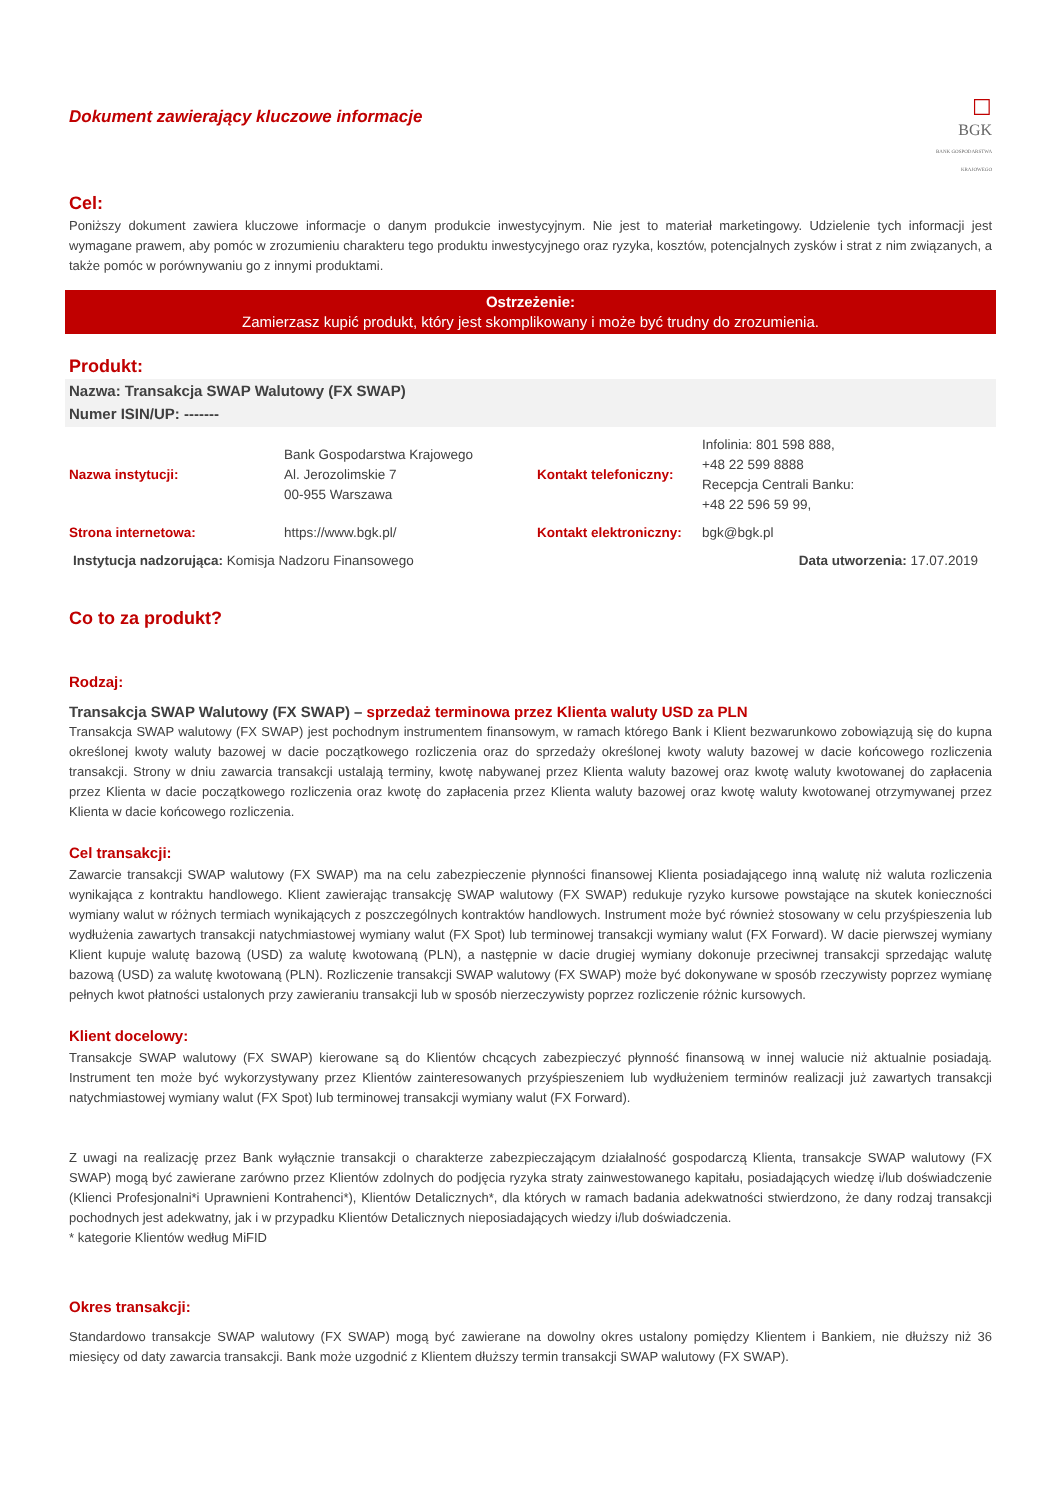Dokument zawierający kluczowe informacje
☐
BGK
BANK GOSPODARSTWA KRAJOWEGO
Cel:
Poniższy dokument zawiera kluczowe informacje o danym produkcie inwestycyjnym. Nie jest to materiał marketingowy. Udzielenie tych informacji jest wymagane prawem, aby pomóc w zrozumieniu charakteru tego produktu inwestycyjnego oraz ryzyka, kosztów, potencjalnych zysków i strat z nim związanych, a także pomóc w porównywaniu go z innymi produktami.
Ostrzeżenie:
Zamierzasz kupić produkt, który jest skomplikowany i może być trudny do zrozumienia.
Produkt:
Nazwa: Transakcja SWAP Walutowy (FX SWAP)
Numer ISIN/UP: -------
| Nazwa instytucji: | Bank Gospodarstwa Krajowego Al. Jerozolimskie 7 00-955 Warszawa | Kontakt telefoniczny: | Infolinia: 801 598 888, +48 22 599 8888 Recepcja Centrali Banku: +48 22 596 59 99, |
| Strona internetowa: | https://www.bgk.pl/ | Kontakt elektroniczny: | bgk@bgk.pl |
Instytucja nadzorująca: Komisja Nadzoru Finansowego Data utworzenia: 17.07.2019
Co to za produkt?
Rodzaj:
Transakcja SWAP Walutowy (FX SWAP) – sprzedaż terminowa przez Klienta waluty USD za PLN
Transakcja SWAP walutowy (FX SWAP) jest pochodnym instrumentem finansowym, w ramach którego Bank i Klient bezwarunkowo zobowiązują się do kupna określonej kwoty waluty bazowej w dacie początkowego rozliczenia oraz do sprzedaży określonej kwoty waluty bazowej w dacie końcowego rozliczenia transakcji. Strony w dniu zawarcia transakcji ustalają terminy, kwotę nabywanej przez Klienta waluty bazowej oraz kwotę waluty kwotowanej do zapłacenia przez Klienta w dacie początkowego rozliczenia oraz kwotę do zapłacenia przez Klienta waluty bazowej oraz kwotę waluty kwotowanej otrzymywanej przez Klienta w dacie końcowego rozliczenia.
Cel transakcji:
Zawarcie transakcji SWAP walutowy (FX SWAP) ma na celu zabezpieczenie płynności finansowej Klienta posiadającego inną walutę niż waluta rozliczenia wynikająca z kontraktu handlowego. Klient zawierając transakcję SWAP walutowy (FX SWAP) redukuje ryzyko kursowe powstające na skutek konieczności wymiany walut w różnych termiach wynikających z poszczególnych kontraktów handlowych. Instrument może być również stosowany w celu przyśpieszenia lub wydłużenia zawartych transakcji natychmiastowej wymiany walut (FX Spot) lub terminowej transakcji wymiany walut (FX Forward). W dacie pierwszej wymiany Klient kupuje walutę bazową (USD) za walutę kwotowaną (PLN), a następnie w dacie drugiej wymiany dokonuje przeciwnej transakcji sprzedając walutę bazową (USD) za walutę kwotowaną (PLN). Rozliczenie transakcji SWAP walutowy (FX SWAP) może być dokonywane w sposób rzeczywisty poprzez wymianę pełnych kwot płatności ustalonych przy zawieraniu transakcji lub w sposób nierzeczywisty poprzez rozliczenie różnic kursowych.
Klient docelowy:
Transakcje SWAP walutowy (FX SWAP) kierowane są do Klientów chcących zabezpieczyć płynność finansową w innej walucie niż aktualnie posiadają. Instrument ten może być wykorzystywany przez Klientów zainteresowanych przyśpieszeniem lub wydłużeniem terminów realizacji już zawartych transakcji natychmiastowej wymiany walut (FX Spot) lub terminowej transakcji wymiany walut (FX Forward).
Z uwagi na realizację przez Bank wyłącznie transakcji o charakterze zabezpieczającym działalność gospodarczą Klienta, transakcje SWAP walutowy (FX SWAP) mogą być zawierane zarówno przez Klientów zdolnych do podjęcia ryzyka straty zainwestowanego kapitału, posiadających wiedzę i/lub doświadczenie (Klienci Profesjonalni*i Uprawnieni Kontrahenci*), Klientów Detalicznych*, dla których w ramach badania adekwatności stwierdzono, że dany rodzaj transakcji pochodnych jest adekwatny, jak i w przypadku Klientów Detalicznych nieposiadających wiedzy i/lub doświadczenia.
* kategorie Klientów według MiFID
Okres transakcji:
Standardowo transakcje SWAP walutowy (FX SWAP) mogą być zawierane na dowolny okres ustalony pomiędzy Klientem i Bankiem, nie dłuższy niż 36 miesięcy od daty zawarcia transakcji. Bank może uzgodnić z Klientem dłuższy termin transakcji SWAP walutowy (FX SWAP).